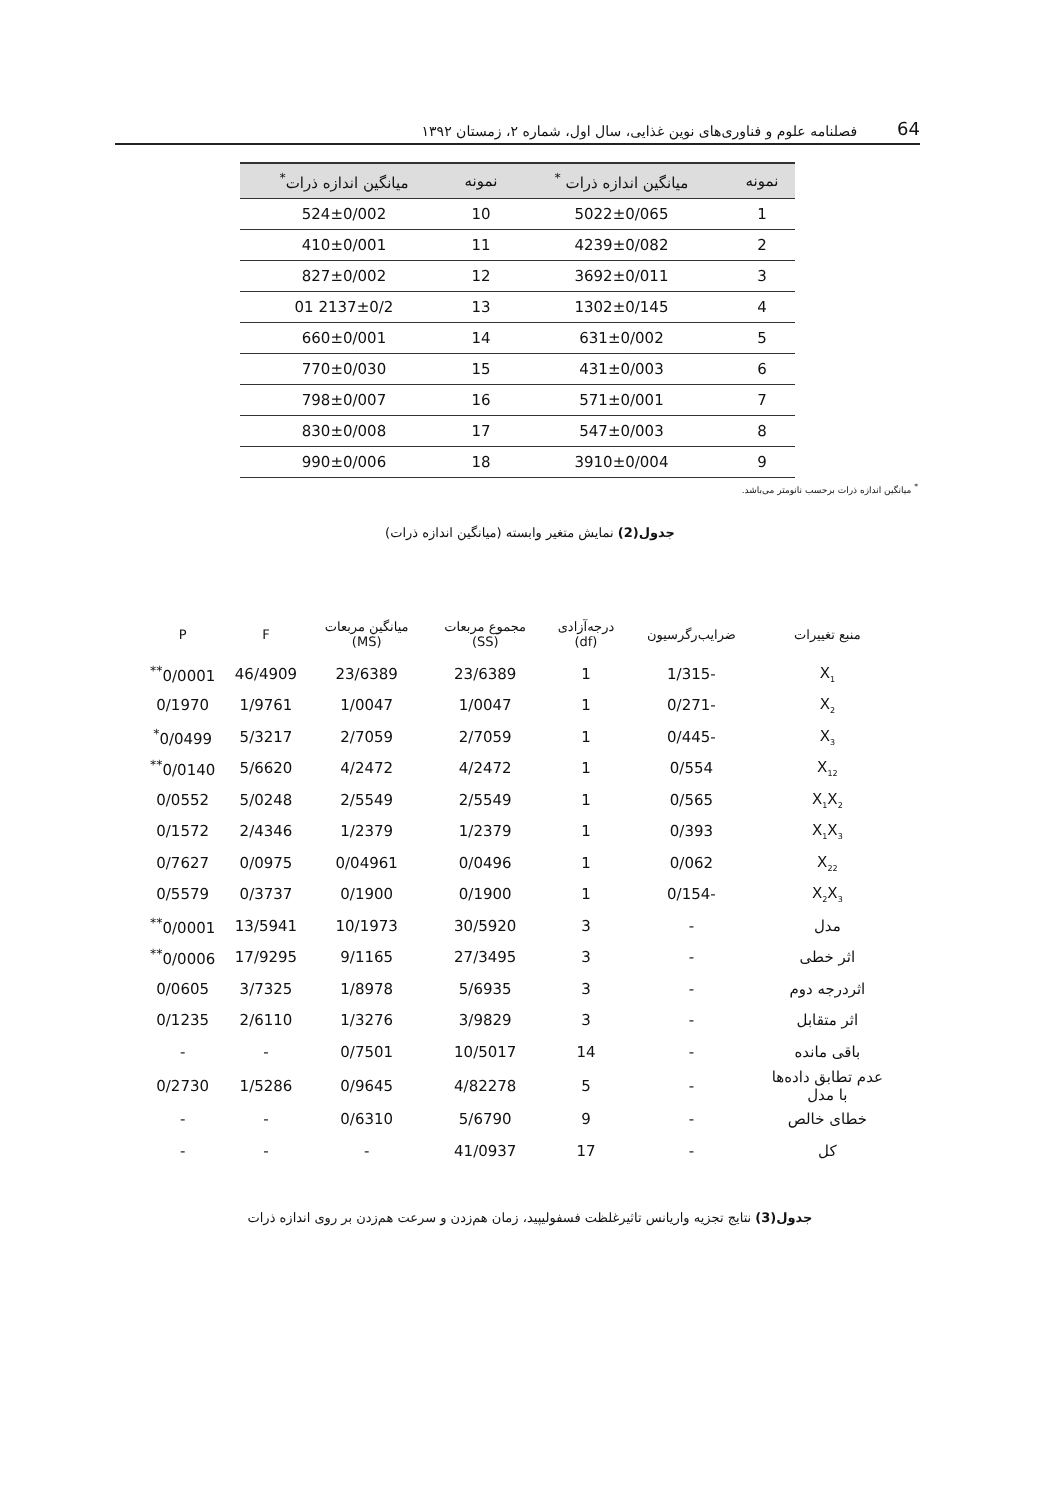64 فصلنامه علوم و فناوری‌های نوین غذایی، سال اول، شماره ۲، زمستان ۱۳۹۲
| نمونه | میانگین اندازه ذرات <sup>*</sup> | نمونه | میانگین اندازه ذرات<sup>*</sup> |
| --- | --- | --- | --- |
| 1 | 5022±0/065 | 10 | 524±0/002 |
| 2 | 4239±0/082 | 11 | 410±0/001 |
| 3 | 3692±0/011 | 12 | 827±0/002 |
| 4 | 1302±0/145 | 13 | 2137±0/2 01 |
| 5 | 631±0/002 | 14 | 660±0/001 |
| 6 | 431±0/003 | 15 | 770±0/030 |
| 7 | 571±0/001 | 16 | 798±0/007 |
| 8 | 547±0/003 | 17 | 830±0/008 |
| 9 | 3910±0/004 | 18 | 990±0/006 |
<sup>*</sup> میانگین اندازه ذرات برحسب نانومتر می‌باشد.
جدول(2) نمایش متغیر وابسته (میانگین اندازه ذرات)
| منبع تغییرات | ضرایب‌رگرسیون | درجه‌آزادی (df) | مجموع مربعات (SS) | میانگین مربعات (MS) | F | P |
| --- | --- | --- | --- | --- | --- | --- |
| X<sub>1</sub> | -1/315 | 1 | 23/6389 | 23/6389 | 46/4909 | 0/0001<sup>**</sup> |
| X<sub>2</sub> | -0/271 | 1 | 1/0047 | 1/0047 | 1/9761 | 0/1970 |
| X<sub>3</sub> | -0/445 | 1 | 2/7059 | 2/7059 | 5/3217 | 0/0499<sup>*</sup> |
| X<sub>12</sub> | 0/554 | 1 | 4/2472 | 4/2472 | 5/6620 | 0/0140<sup>**</sup> |
| X<sub>1</sub>X<sub>2</sub> | 0/565 | 1 | 2/5549 | 2/5549 | 5/0248 | 0/0552 |
| X<sub>1</sub>X<sub>3</sub> | 0/393 | 1 | 1/2379 | 1/2379 | 2/4346 | 0/1572 |
| X<sub>22</sub> | 0/062 | 1 | 0/0496 | 0/04961 | 0/0975 | 0/7627 |
| X<sub>2</sub>X<sub>3</sub> | -0/154 | 1 | 0/1900 | 0/1900 | 0/3737 | 0/5579 |
| مدل | - | 3 | 30/5920 | 10/1973 | 13/5941 | 0/0001<sup>**</sup> |
| اثر خطی | - | 3 | 27/3495 | 9/1165 | 17/9295 | 0/0006<sup>**</sup> |
| اثردرجه دوم | - | 3 | 5/6935 | 1/8978 | 3/7325 | 0/0605 |
| اثر متقابل | - | 3 | 3/9829 | 1/3276 | 2/6110 | 0/1235 |
| باقی مانده | - | 14 | 10/5017 | 0/7501 | - | - |
| عدم تطابق داده‌ها با مدل | - | 5 | 4/82278 | 0/9645 | 1/5286 | 0/2730 |
| خطای خالص | - | 9 | 5/6790 | 0/6310 | - | - |
| کل | - | 17 | 41/0937 | - | - | - |
جدول(3) نتایج تجزیه واریانس تاثیرغلظت فسفولیپید، زمان هم‌زدن و سرعت هم‌زدن بر روی اندازه ذرات